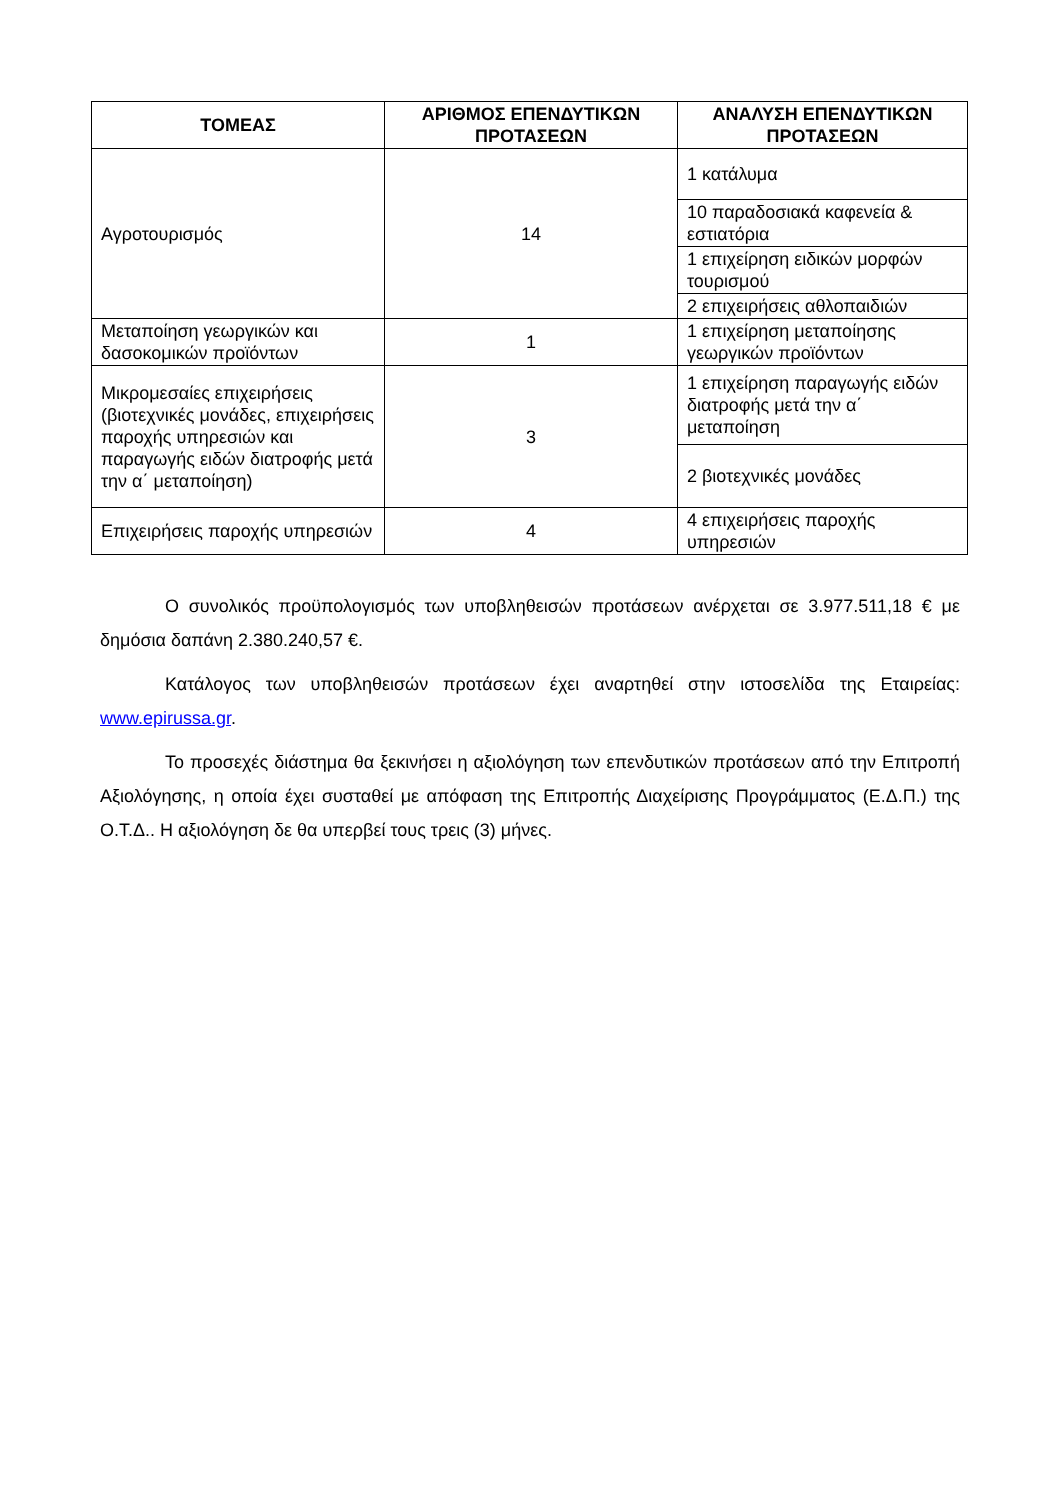| ΤΟΜΕΑΣ | ΑΡΙΘΜΟΣ ΕΠΕΝΔΥΤΙΚΩΝ ΠΡΟΤΑΣΕΩΝ | ΑΝΑΛΥΣΗ ΕΠΕΝΔΥΤΙΚΩΝ ΠΡΟΤΑΣΕΩΝ |
| --- | --- | --- |
| Αγροτουρισμός | 14 | 1 κατάλυμα |
| | | 10 παραδοσιακά καφενεία & εστιατόρια |
| | | 1 επιχείρηση ειδικών μορφών τουρισμού |
| | | 2 επιχειρήσεις αθλοπαιδιών |
| Μεταποίηση γεωργικών και δασοκομικών προϊόντων | 1 | 1 επιχείρηση μεταποίησης γεωργικών προϊόντων |
| Μικρομεσαίες επιχειρήσεις (βιοτεχνικές μονάδες, επιχειρήσεις παροχής υπηρεσιών και παραγωγής ειδών διατροφής μετά την α΄ μεταποίηση) | 3 | 1 επιχείρηση παραγωγής ειδών διατροφής μετά την α΄ μεταποίηση |
| | | 2 βιοτεχνικές μονάδες |
| Επιχειρήσεις παροχής υπηρεσιών | 4 | 4 επιχειρήσεις παροχής υπηρεσιών |
Ο συνολικός προϋπολογισμός των υποβληθεισών προτάσεων ανέρχεται σε 3.977.511,18 € με δημόσια δαπάνη 2.380.240,57 €.
Κατάλογος των υποβληθεισών προτάσεων έχει αναρτηθεί στην ιστοσελίδα της Εταιρείας: www.epirussa.gr.
Το προσεχές διάστημα θα ξεκινήσει η αξιολόγηση των επενδυτικών προτάσεων από την Επιτροπή Αξιολόγησης, η οποία έχει συσταθεί με απόφαση της Επιτροπής Διαχείρισης Προγράμματος (Ε.Δ.Π.) της Ο.Τ.Δ.. Η αξιολόγηση δε θα υπερβεί τους τρεις (3) μήνες.